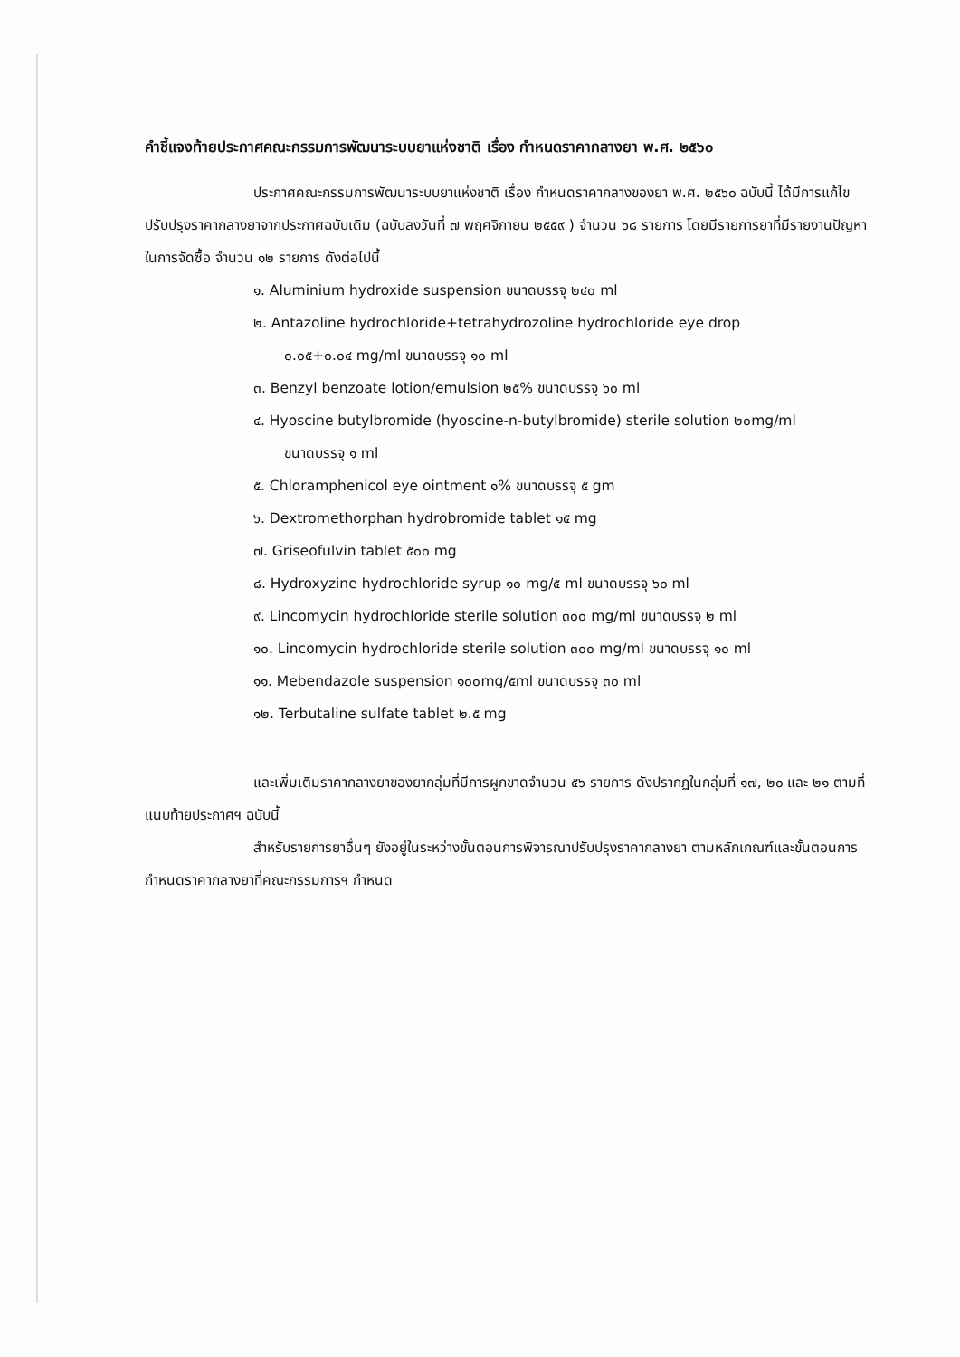คำชี้แจงท้ายประกาศคณะกรรมการพัฒนาระบบยาแห่งชาติ เรื่อง กำหนดราคากลางยา พ.ศ. ๒๕๖๐
ประกาศคณะกรรมการพัฒนาระบบยาแห่งชาติ เรื่อง กำหนดราคากลางของยา พ.ศ. ๒๕๖๐ ฉบับนี้ ได้มีการแก้ไขปรับปรุงราคากลางยาจากประกาศฉบับเดิม (ฉบับลงวันที่ ๗ พฤศจิกายน ๒๕๕๙ ) จำนวน ๖๘ รายการ โดยมีรายการยาที่มีรายงานปัญหาในการจัดซื้อ จำนวน ๑๒ รายการ ดังต่อไปนี้
๑. Aluminium hydroxide suspension ขนาดบรรจุ ๒๔๐ ml
๒. Antazoline hydrochloride+tetrahydrozoline hydrochloride eye drop
๐.๐๕+๐.๐๔ mg/ml ขนาดบรรจุ ๑๐ ml
๓. Benzyl benzoate lotion/emulsion ๒๕% ขนาดบรรจุ ๖๐ ml
๔. Hyoscine butylbromide (hyoscine-n-butylbromide) sterile solution ๒๐mg/ml
ขนาดบรรจุ ๑ ml
๕. Chloramphenicol eye ointment ๑% ขนาดบรรจุ ๕ gm
๖. Dextromethorphan hydrobromide tablet ๑๕ mg
๗. Griseofulvin tablet ๕๐๐ mg
๘. Hydroxyzine hydrochloride syrup ๑๐ mg/๕ ml ขนาดบรรจุ ๖๐ ml
๙. Lincomycin hydrochloride sterile solution ๓๐๐ mg/ml ขนาดบรรจุ ๒ ml
๑๐. Lincomycin hydrochloride sterile solution ๓๐๐ mg/ml ขนาดบรรจุ ๑๐ ml
๑๑. Mebendazole suspension ๑๐๐mg/๕ml ขนาดบรรจุ ๓๐ ml
๑๒. Terbutaline sulfate tablet ๒.๕ mg
และเพิ่มเติมราคากลางยาของยากลุ่มที่มีการผูกขาดจำนวน ๕๖ รายการ ดังปรากฏในกลุ่มที่ ๑๗, ๒๐ และ ๒๑ ตามที่แนบท้ายประกาศฯ ฉบับนี้
สำหรับรายการยาอื่นๆ ยังอยู่ในระหว่างขั้นตอนการพิจารณาปรับปรุงราคากลางยา ตามหลักเกณฑ์และขั้นตอนการกำหนดราคากลางยาที่คณะกรรมการฯ กำหนด